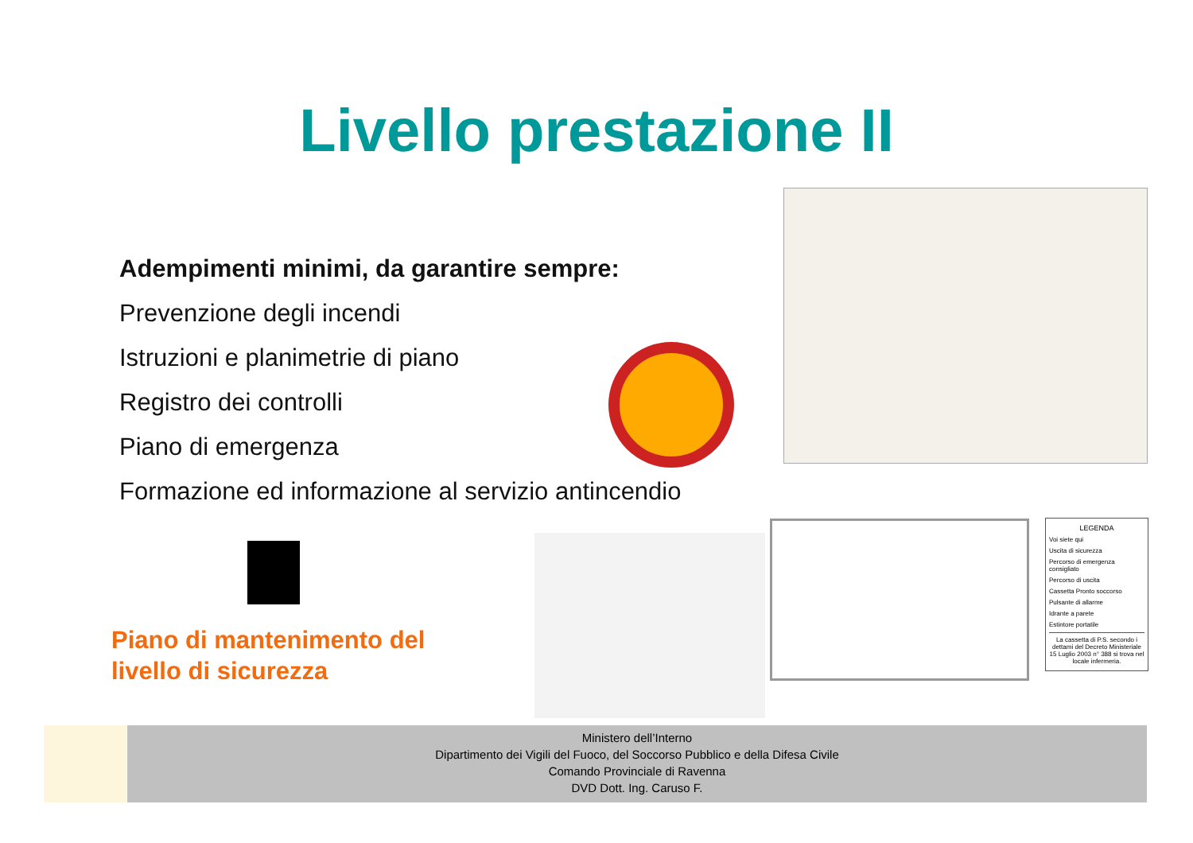Livello prestazione II
Adempimenti minimi, da garantire sempre:
Prevenzione degli incendi
Istruzioni e planimetrie di piano
Registro dei controlli
Piano di emergenza
Formazione ed informazione al servizio antincendio
Piano di mantenimento del
livello di sicurezza
LEGENDA
Voi siete qui
Uscita di sicurezza
Percorso di emergenza consigliato
Percorso di uscita
Cassetta Pronto soccorso
Pulsante di allarme
Idrante a parete
Estintore portatile
La cassetta di P.S. secondo i dettami del Decreto Ministeriale 15 Luglio 2003 n° 388 si trova nel locale infermeria.
Ministero dell’Interno
Dipartimento dei Vigili del Fuoco, del Soccorso Pubblico e della Difesa Civile
Comando Provinciale di Ravenna
DVD Dott. Ing. Caruso F.